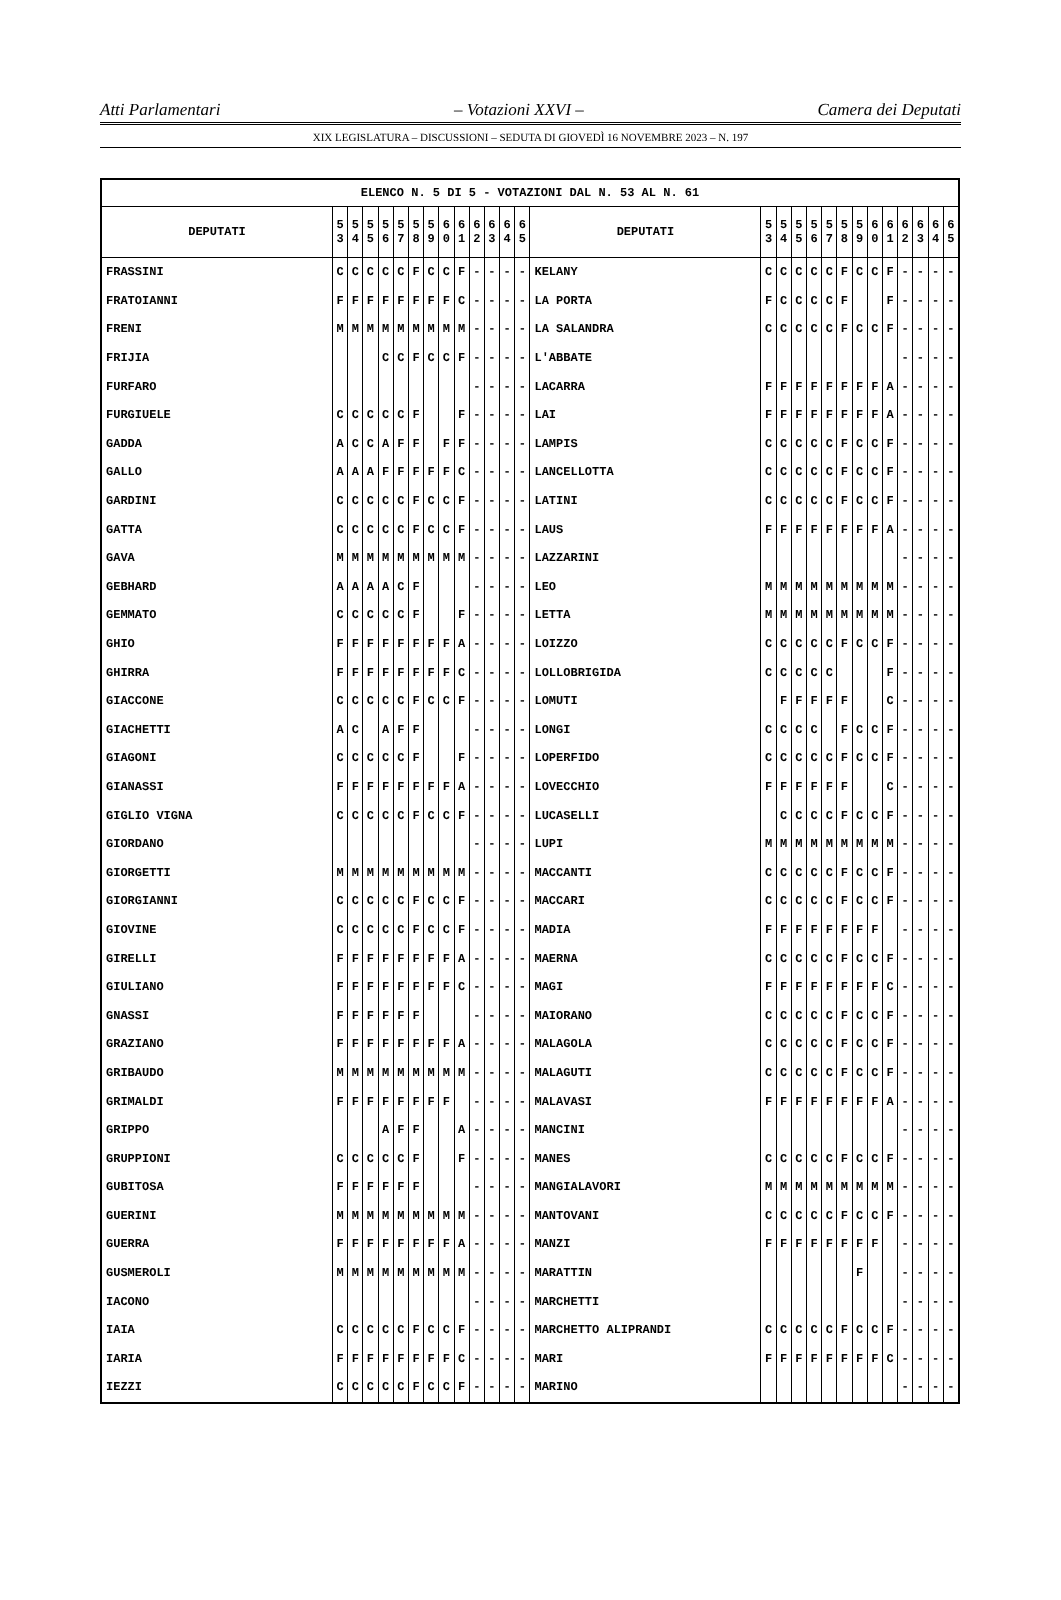Atti Parlamentari – Votazioni XXVI – Camera dei Deputati
XIX LEGISLATURA – DISCUSSIONI – SEDUTA DI GIOVEDÌ 16 NOVEMBRE 2023 – N. 197
| ELENCO N. 5 DI 5 - VOTAZIONI DAL N. 53 AL N. 61 | | | | | | | | | | | | | | | | | | | | | | | | | | | |
| --- | --- | --- | --- | --- | --- | --- | --- | --- | --- | --- | --- | --- | --- | --- | --- | --- | --- | --- | --- | --- | --- | --- | --- | --- | --- | --- | --- |
| DEPUTATI | 5 3 | 5 4 | 5 5 | 5 6 | 5 7 | 5 8 | 5 9 | 6 0 | 6 1 | 6 2 | 6 3 | 6 4 | 6 5 | DEPUTATI | 5 3 | 5 4 | 5 5 | 5 6 | 5 7 | 5 8 | 5 9 | 6 0 | 6 1 | 6 2 | 6 3 | 6 4 | 6 5 |
| FRASSINI | C | C | C | C | C | F | C | C | F | - | - | - | - | KELANY | C | C | C | C | C | F | C | C | F | - | - | - | - |
| FRATOIANNI | F | F | F | F | F | F | F | F | C | - | - | - | - | LA PORTA | F | C | C | C | C | F | | | F | - | - | - | - |
| FRENI | M | M | M | M | M | M | M | M | M | - | - | - | - | LA SALANDRA | C | C | C | C | C | F | C | C | F | - | - | - | - |
| FRIJIA | | | | C | C | F | C | C | F | - | - | - | - | L'ABBATE | | | | | | | | | | - | - | - | - |
| FURFARO | | | | | | | | | | - | - | - | - | LACARRA | F | F | F | F | F | F | F | F | A | - | - | - | - |
| FURGIUELE | C | C | C | C | C | F | | | F | - | - | - | - | LAI | F | F | F | F | F | F | F | F | A | - | - | - | - |
| GADDA | A | C | C | A | F | F | | F | F | - | - | - | - | LAMPIS | C | C | C | C | C | F | C | C | F | - | - | - | - |
| GALLO | A | A | A | F | F | F | F | F | C | - | - | - | - | LANCELLOTTA | C | C | C | C | C | F | C | C | F | - | - | - | - |
| GARDINI | C | C | C | C | C | F | C | C | F | - | - | - | - | LATINI | C | C | C | C | C | F | C | C | F | - | - | - | - |
| GATTA | C | C | C | C | C | F | C | C | F | - | - | - | - | LAUS | F | F | F | F | F | F | F | F | A | - | - | - | - |
| GAVA | M | M | M | M | M | M | M | M | M | - | - | - | - | LAZZARINI | | | | | | | | | | - | - | - | - |
| GEBHARD | A | A | A | A | C | F | | | | - | - | - | - | LEO | M | M | M | M | M | M | M | M | M | - | - | - | - |
| GEMMATO | C | C | C | C | C | F | | | F | - | - | - | - | LETTA | M | M | M | M | M | M | M | M | M | - | - | - | - |
| GHIO | F | F | F | F | F | F | F | F | A | - | - | - | - | LOIZZO | C | C | C | C | C | F | C | C | F | - | - | - | - |
| GHIRRA | F | F | F | F | F | F | F | F | C | - | - | - | - | LOLLOBRIGIDA | C | C | C | C | C | | | | F | - | - | - | - |
| GIACCONE | C | C | C | C | C | F | C | C | F | - | - | - | - | LOMUTI | | F | F | F | F | F | | | C | - | - | - | - |
| GIACHETTI | A | C | | A | F | F | | | | - | - | - | - | LONGI | C | C | C | C | | F | C | C | F | - | - | - | - |
| GIAGONI | C | C | C | C | C | F | | | F | - | - | - | - | LOPERFIDO | C | C | C | C | C | F | C | C | F | - | - | - | - |
| GIANASSI | F | F | F | F | F | F | F | F | A | - | - | - | - | LOVECCHIO | F | F | F | F | F | F | | | C | - | - | - | - |
| GIGLIO VIGNA | C | C | C | C | C | F | C | C | F | - | - | - | - | LUCASELLI | | C | C | C | C | F | C | C | F | - | - | - | - |
| GIORDANO | | | | | | | | | | - | - | - | - | LUPI | M | M | M | M | M | M | M | M | M | - | - | - | - |
| GIORGETTI | M | M | M | M | M | M | M | M | M | - | - | - | - | MACCANTI | C | C | C | C | C | F | C | C | F | - | - | - | - |
| GIORGIANNI | C | C | C | C | C | F | C | C | F | - | - | - | - | MACCARI | C | C | C | C | C | F | C | C | F | - | - | - | - |
| GIOVINE | C | C | C | C | C | F | C | C | F | - | - | - | - | MADIA | F | F | F | F | F | F | F | F | | - | - | - | - |
| GIRELLI | F | F | F | F | F | F | F | F | A | - | - | - | - | MAERNA | C | C | C | C | C | F | C | C | F | - | - | - | - |
| GIULIANO | F | F | F | F | F | F | F | F | C | - | - | - | - | MAGI | F | F | F | F | F | F | F | F | C | - | - | - | - |
| GNASSI | F | F | F | F | F | F | | | | - | - | - | - | MAIORANO | C | C | C | C | C | F | C | C | F | - | - | - | - |
| GRAZIANO | F | F | F | F | F | F | F | F | A | - | - | - | - | MALAGOLA | C | C | C | C | C | F | C | C | F | - | - | - | - |
| GRIBAUDO | M | M | M | M | M | M | M | M | M | - | - | - | - | MALAGUTI | C | C | C | C | C | F | C | C | F | - | - | - | - |
| GRIMALDI | F | F | F | F | F | F | F | F | | - | - | - | - | MALAVASI | F | F | F | F | F | F | F | F | A | - | - | - | - |
| GRIPPO | | | | A | F | F | | | A | - | - | - | - | MANCINI | | | | | | | | | | - | - | - | - |
| GRUPPIONI | C | C | C | C | C | F | | | F | - | - | - | - | MANES | C | C | C | C | C | F | C | C | F | - | - | - | - |
| GUBITOSA | F | F | F | F | F | F | | | | - | - | - | - | MANGIALAVORI | M | M | M | M | M | M | M | M | M | - | - | - | - |
| GUERINI | M | M | M | M | M | M | M | M | M | - | - | - | - | MANTOVANI | C | C | C | C | C | F | C | C | F | - | - | - | - |
| GUERRA | F | F | F | F | F | F | F | F | A | - | - | - | - | MANZI | F | F | F | F | F | F | F | F | | - | - | - | - |
| GUSMEROLI | M | M | M | M | M | M | M | M | M | - | - | - | - | MARATTIN | | | | | | | F | | | - | - | - | - |
| IACONO | | | | | | | | | | - | - | - | - | MARCHETTI | | | | | | | | | | - | - | - | - |
| IAIA | C | C | C | C | C | F | C | C | F | - | - | - | - | MARCHETTO ALIPRANDI | C | C | C | C | C | F | C | C | F | - | - | - | - |
| IARIA | F | F | F | F | F | F | F | F | C | - | - | - | - | MARI | F | F | F | F | F | F | F | F | C | - | - | - | - |
| IEZZI | C | C | C | C | C | F | C | C | F | - | - | - | - | MARINO | | | | | | | | | | - | - | - | - |